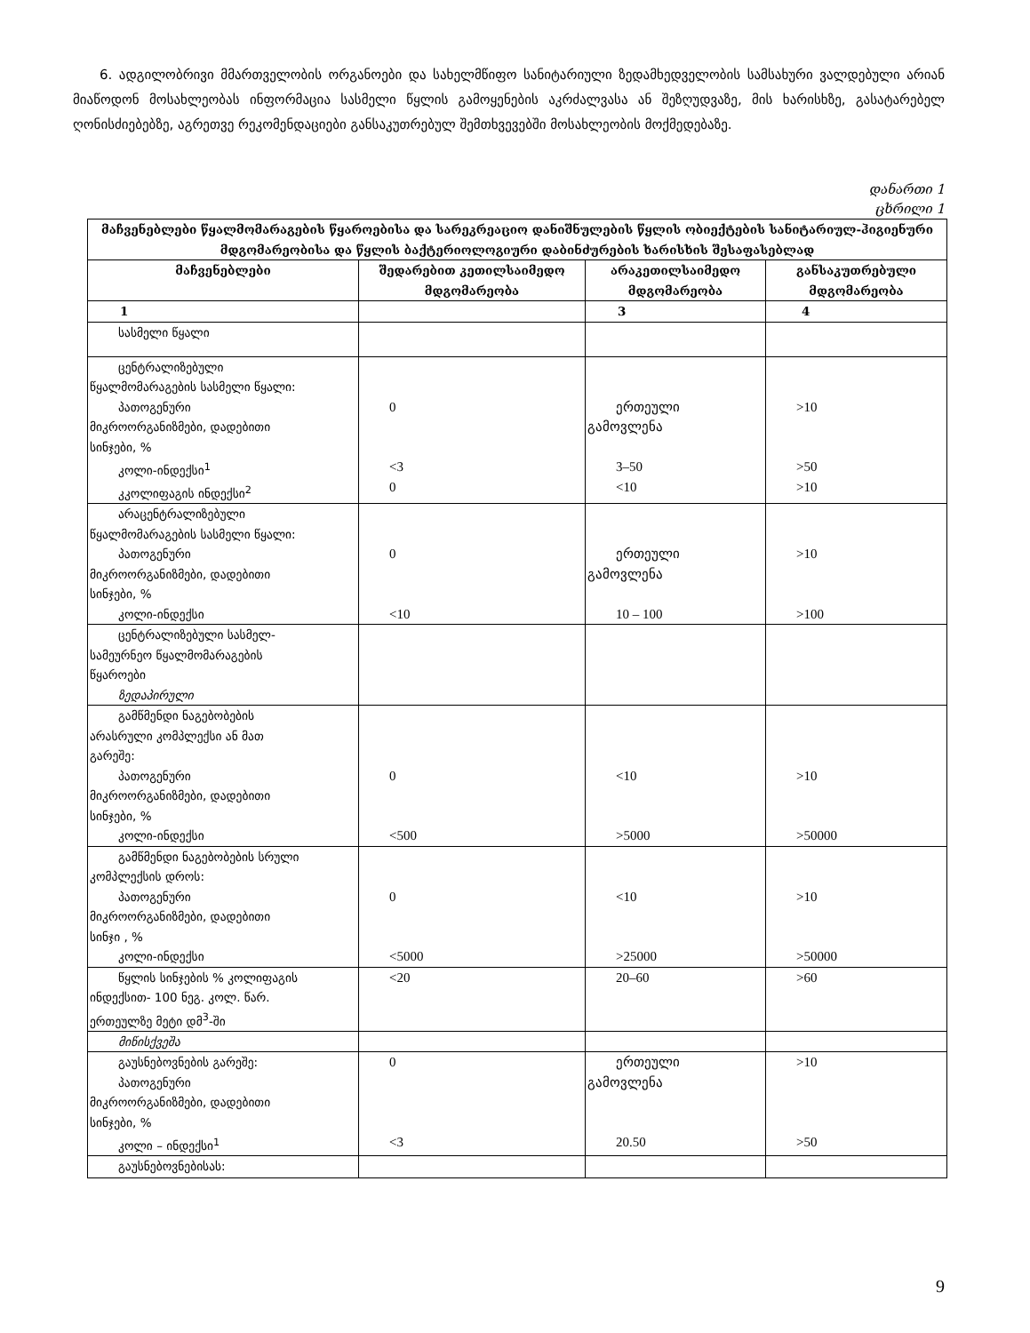6. ადგილობრივი მმართველობის ორგანოები და სახელმწიფო სანიტარიული ზედამხედველობის სამსახური ვალდებული არიან მიაწოდონ მოსახლეობას ინფორმაცია სასმელი წყლის გამოყენების აკრძალვასა ან შეზღუდვაზე, მის ხარისხზე, გასატარებელ ღონისძიებებზე, აგრეთვე რეკომენდაციები განსაკუთრებულ შემთხვევებში მოსახლეობის მოქმედებაზე.
დანართი 1
ცხრილი 1
| მაჩვენებლები წყალმომარაგების წყაროებისა და სარეკრეაციო დანიშნულების წყლის ობიექტების სანიტარიულ-ჰიგიენური მდგომარეობისა და წყლის ბაქტერიოლოგიური დაბინძურების ხარისხის შესაფასებლად | | | |
| --- | --- | --- | --- |
| მაჩვენებლები | შედარებით კეთილსაიმედო მდგომარეობა | არაკეთილსაიმედო მდგომარეობა | განსაკუთრებული მდგომარეობა |
| 1 | | 3 | 4 |
| სასმელი წყალი | | | |
| ცენტრალიზებული წყალმომარაგების სასმელი წყალი: პათოგენური მიკროორგანიზმები, დადებითი სინჯები, % კოლი-ინდექსი<sup>1</sup> კკოლიფაგის ინდექსი<sup>2</sup> | 0 <3 0 | ერთეული გამოვლენა 3–50 <10 | >10 >50 >10 |
| არაცენტრალიზებული წყალმომარაგების სასმელი წყალი: პათოგენური მიკროორგანიზმები, დადებითი სინჯები, % კოლი-ინდექსი | 0 <10 | ერთეული გამოვლენა 10 – 100 | >10 >100 |
| ცენტრალიზებული სასმელ- სამეურნეო წყალმომარაგების წყაროები ზედაპირული | | | |
| გამწმენდი ნაგებობების არასრული კომპლექსი ან მათ გარეშე: პათოგენური მიკროორგანიზმები, დადებითი სინჯები, % კოლი-ინდექსი | 0 <500 | <10 >5000 | >10 >50000 |
| გამწმენდი ნაგებობების სრული კომპლექსის დროს: პათოგენური მიკროორგანიზმები, დადებითი სინჯი , % კოლი-ინდექსი | 0 <5000 | <10 >25000 | >10 >50000 |
| წყლის სინჯების % კოლიფაგის ინდექსით- 100 ნეგ. კოლ. წარ. ერთეულზე მეტი დმ<sup>3</sup>-ში | <20 | 20–60 | >60 |
| მიწისქვეშა | | | |
| გაუსნებოვნების გარეშე: პათოგენური მიკროორგანიზმები, დადებითი სინჯები, % კოლი – ინდექსი<sup>1</sup> | 0 <3 | ერთეული გამოვლენა 20.50 | >10 >50 |
| გაუსნებოვნებისას: | | | |
9